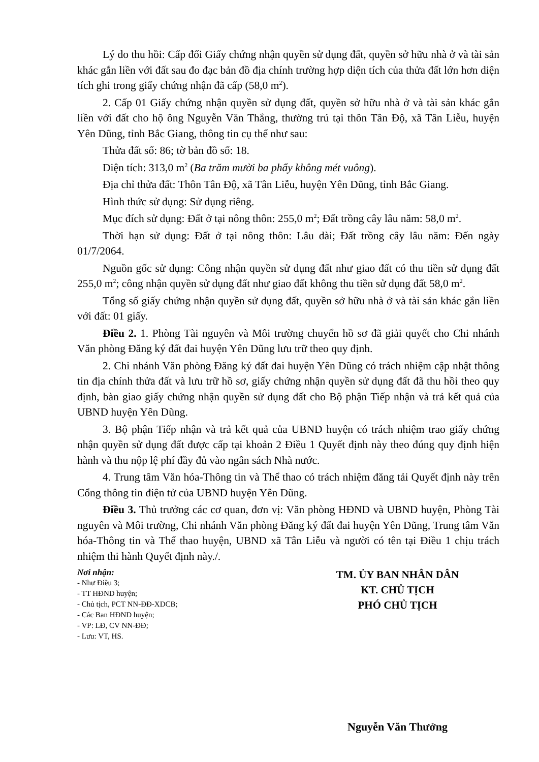Lý do thu hồi: Cấp đổi Giấy chứng nhận quyền sử dụng đất, quyền sở hữu nhà ở và tài sản khác gắn liền với đất sau đo đạc bản đồ địa chính trường hợp diện tích của thửa đất lớn hơn diện tích ghi trong giấy chứng nhận đã cấp (58,0 m<sup>2</sup>).
2. Cấp 01 Giấy chứng nhận quyền sử dụng đất, quyền sở hữu nhà ở và tài sản khác gắn liền với đất cho hộ ông Nguyễn Văn Thắng, thường trú tại thôn Tân Độ, xã Tân Liễu, huyện Yên Dũng, tỉnh Bắc Giang, thông tin cụ thể như sau:
Thửa đất số: 86; tờ bản đồ số: 18.
Diện tích: 313,0 m<sup>2</sup> (Ba trăm mười ba phẩy không mét vuông).
Địa chỉ thửa đất: Thôn Tân Độ, xã Tân Liễu, huyện Yên Dũng, tỉnh Bắc Giang.
Hình thức sử dụng: Sử dụng riêng.
Mục đích sử dụng: Đất ở tại nông thôn: 255,0 m<sup>2</sup>; Đất trồng cây lâu năm: 58,0 m<sup>2</sup>.
Thời hạn sử dụng: Đất ở tại nông thôn: Lâu dài; Đất trồng cây lâu năm: Đến ngày 01/7/2064.
Nguồn gốc sử dụng: Công nhận quyền sử dụng đất như giao đất có thu tiền sử dụng đất 255,0 m<sup>2</sup>; công nhận quyền sử dụng đất như giao đất không thu tiền sử dụng đất 58,0 m<sup>2</sup>.
Tổng số giấy chứng nhận quyền sử dụng đất, quyền sở hữu nhà ở và tài sản khác gắn liền với đất: 01 giấy.
Điều 2. 1. Phòng Tài nguyên và Môi trường chuyển hồ sơ đã giải quyết cho Chi nhánh Văn phòng Đăng ký đất đai huyện Yên Dũng lưu trữ theo quy định.
2. Chi nhánh Văn phòng Đăng ký đất đai huyện Yên Dũng có trách nhiệm cập nhật thông tin địa chính thửa đất và lưu trữ hồ sơ, giấy chứng nhận quyền sử dụng đất đã thu hồi theo quy định, bàn giao giấy chứng nhận quyền sử dụng đất cho Bộ phận Tiếp nhận và trả kết quả của UBND huyện Yên Dũng.
3. Bộ phận Tiếp nhận và trả kết quả của UBND huyện có trách nhiệm trao giấy chứng nhận quyền sử dụng đất được cấp tại khoản 2 Điều 1 Quyết định này theo đúng quy định hiện hành và thu nộp lệ phí đầy đủ vào ngân sách Nhà nước.
4. Trung tâm Văn hóa-Thông tin và Thể thao có trách nhiệm đăng tải Quyết định này trên Cổng thông tin điện tử của UBND huyện Yên Dũng.
Điều 3. Thủ trưởng các cơ quan, đơn vị: Văn phòng HĐND và UBND huyện, Phòng Tài nguyên và Môi trường, Chi nhánh Văn phòng Đăng ký đất đai huyện Yên Dũng, Trung tâm Văn hóa-Thông tin và Thể thao huyện, UBND xã Tân Liễu và người có tên tại Điều 1 chịu trách nhiệm thi hành Quyết định này./.
Nơi nhận:
- Như Điều 3;
- TT HĐND huyện;
- Chủ tịch, PCT NN-ĐĐ-XDCB;
- Các Ban HĐND huyện;
- VP: LĐ, CV NN-ĐĐ;
- Lưu: VT, HS.
TM. ỦY BAN NHÂN DÂN
KT. CHỦ TỊCH
PHÓ CHỦ TỊCH
Nguyễn Văn Thưởng